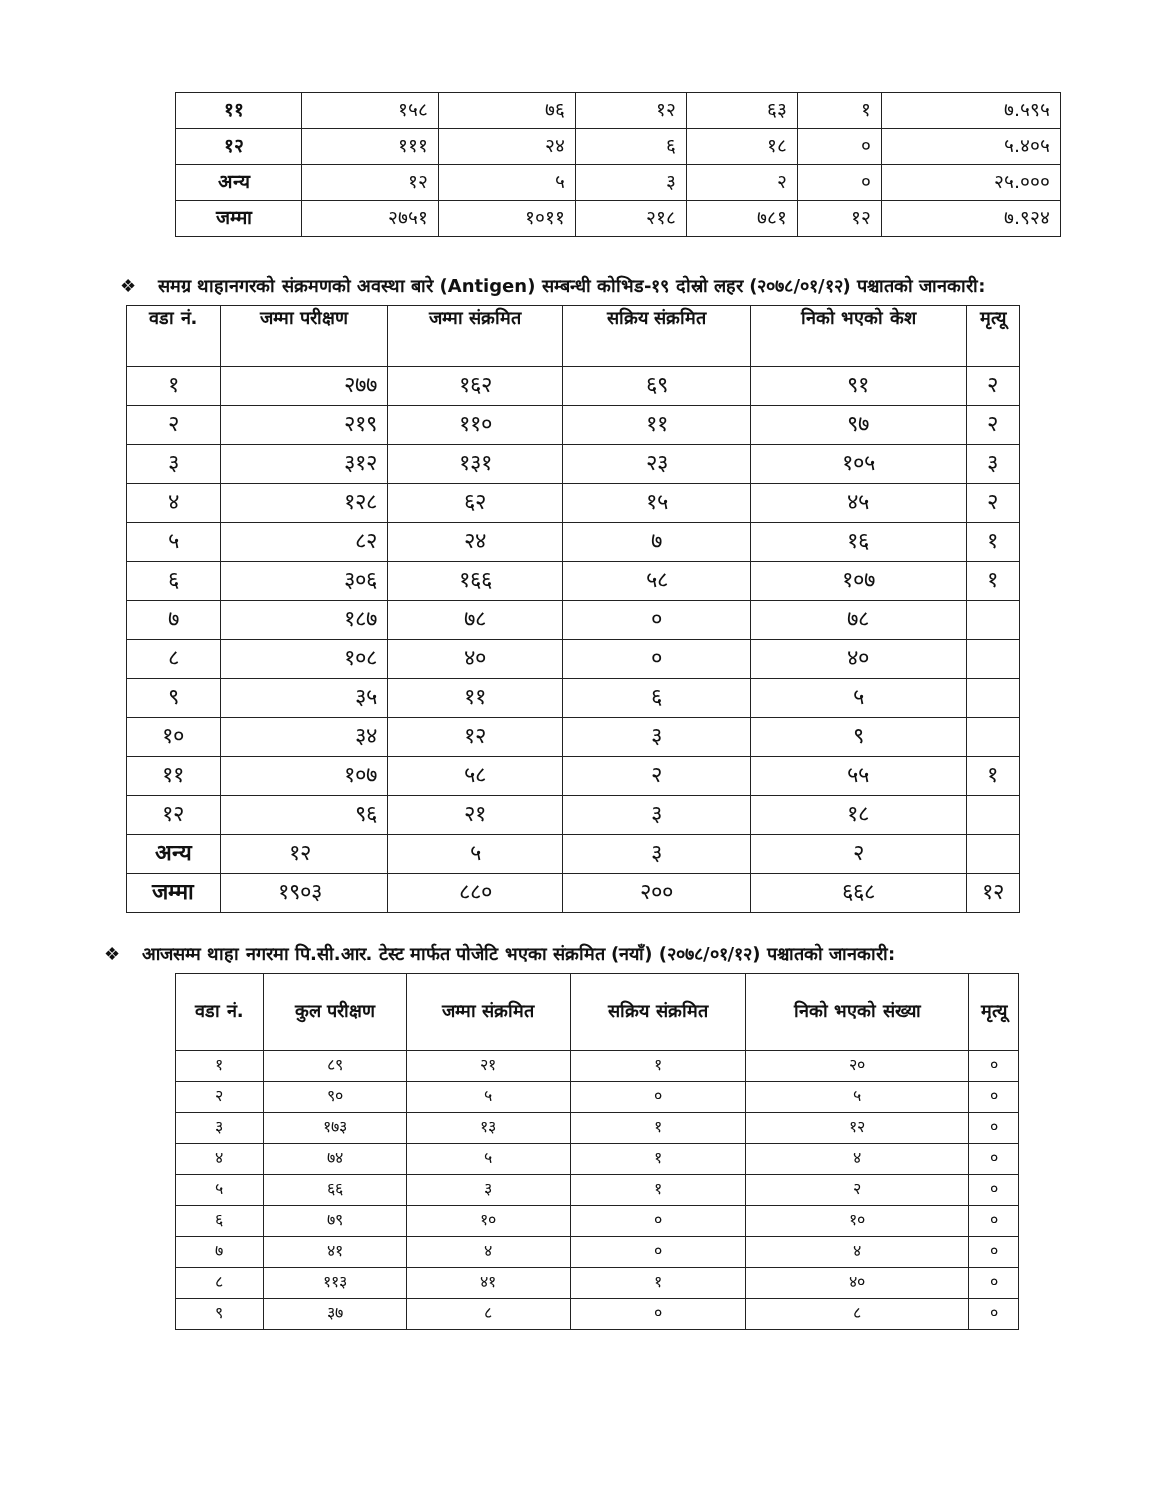| ११ | १५८ | ७६ | १२ | ६३ | १ | ७.५९५ |
| १२ | १११ | २४ | ६ | १८ | ० | ५.४०५ |
| अन्य | १२ | ५ | ३ | २ | ० | २५.००० |
| जम्मा | २७५१ | १०११ | २१८ | ७८१ | १२ | ७.९२४ |
❖ समग्र थाहानगरको संक्रमणको अवस्था बारे (Antigen) सम्बन्धी कोभिड-१९ दोस्रो लहर (२०७८/०१/१२) पश्चातको जानकारी:
| वडा नं. | जम्मा परीक्षण | जम्मा संक्रमित | सक्रिय संक्रमित | निको भएको केश | मृत्यू |
| --- | --- | --- | --- | --- | --- |
| १ | २७७ | १६२ | ६९ | ९१ | २ |
| २ | २१९ | ११० | ११ | ९७ | २ |
| ३ | ३१२ | १३१ | २३ | १०५ | ३ |
| ४ | १२८ | ६२ | १५ | ४५ | २ |
| ५ | ८२ | २४ | ७ | १६ | १ |
| ६ | ३०६ | १६६ | ५८ | १०७ | १ |
| ७ | १८७ | ७८ | ० | ७८ | |
| ८ | १०८ | ४० | ० | ४० | |
| ९ | ३५ | ११ | ६ | ५ | |
| १० | ३४ | १२ | ३ | ९ | |
| ११ | १०७ | ५८ | २ | ५५ | १ |
| १२ | ९६ | २१ | ३ | १८ | |
| अन्य | १२ | ५ | ३ | २ | |
| जम्मा | १९०३ | ८८० | २०० | ६६८ | १२ |
❖ आजसम्म थाहा नगरमा पि.सी.आर. टेस्ट मार्फत पोजेटि भएका संक्रमित (नयाँ) (२०७८/०१/१२) पश्चातको जानकारी:
| वडा नं. | कुल परीक्षण | जम्मा संक्रमित | सक्रिय संक्रमित | निको भएको संख्या | मृत्यू |
| --- | --- | --- | --- | --- | --- |
| १ | ८९ | २१ | १ | २० | ० |
| २ | ९० | ५ | ० | ५ | ० |
| ३ | १७३ | १३ | १ | १२ | ० |
| ४ | ७४ | ५ | १ | ४ | ० |
| ५ | ६६ | ३ | १ | २ | ० |
| ६ | ७९ | १० | ० | १० | ० |
| ७ | ४१ | ४ | ० | ४ | ० |
| ८ | ११३ | ४१ | १ | ४० | ० |
| ९ | ३७ | ८ | ० | ८ | ० |